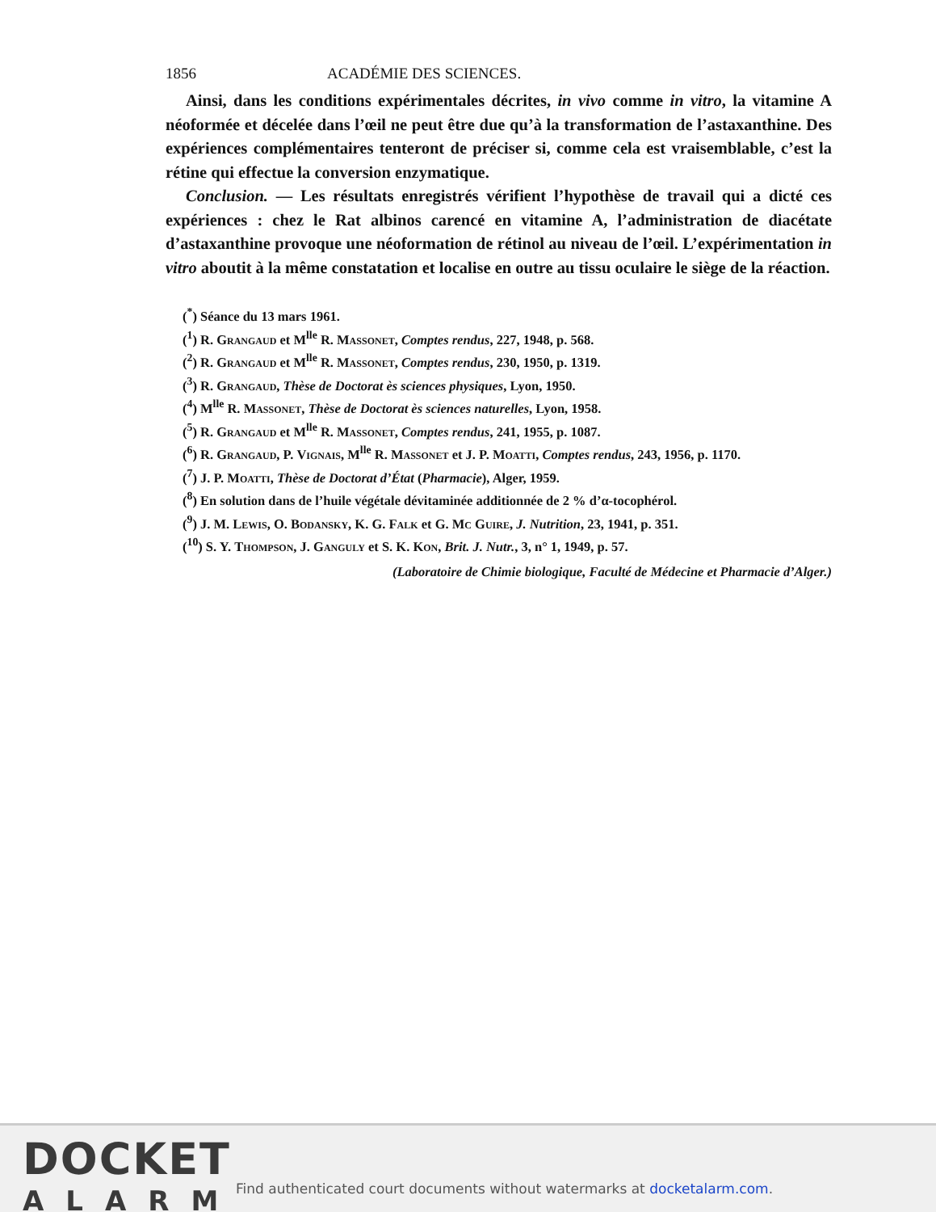1856 ACADÉMIE DES SCIENCES.
Ainsi, dans les conditions expérimentales décrites, in vivo comme in vitro, la vitamine A néoformée et décelée dans l’œil ne peut être due qu’à la transformation de l’astaxanthine. Des expériences complémentaires tenteront de préciser si, comme cela est vraisemblable, c’est la rétine qui effectue la conversion enzymatique.
Conclusion. — Les résultats enregistrés vérifient l’hypothèse de travail qui a dicté ces expériences : chez le Rat albinos carencé en vitamine A, l’administration de diacétate d’astaxanthine provoque une néoformation de rétinol au niveau de l’œil. L’expérimentation in vitro aboutit à la même constatation et localise en outre au tissu oculaire le siège de la réaction.
(<sup>*</sup>) Séance du 13 mars 1961.
(<sup>1</sup>) R. Grangaud et M<sup>lle</sup> R. Massonet, Comptes rendus, 227, 1948, p. 568.
(<sup>2</sup>) R. Grangaud et M<sup>lle</sup> R. Massonet, Comptes rendus, 230, 1950, p. 1319.
(<sup>3</sup>) R. Grangaud, Thèse de Doctorat ès sciences physiques, Lyon, 1950.
(<sup>4</sup>) M<sup>lle</sup> R. Massonet, Thèse de Doctorat ès sciences naturelles, Lyon, 1958.
(<sup>5</sup>) R. Grangaud et M<sup>lle</sup> R. Massonet, Comptes rendus, 241, 1955, p. 1087.
(<sup>6</sup>) R. Grangaud, P. Vignais, M<sup>lle</sup> R. Massonet et J. P. Moatti, Comptes rendus, 243, 1956, p. 1170.
(<sup>7</sup>) J. P. Moatti, Thèse de Doctorat d’État (Pharmacie), Alger, 1959.
(<sup>8</sup>) En solution dans de l’huile végétale dévitaminée additionnée de 2 % d’α-tocophérol.
(<sup>9</sup>) J. M. Lewis, O. Bodansky, K. G. Falk et G. Mc Guire, J. Nutrition, 23, 1941, p. 351.
(<sup>10</sup>) S. Y. Thompson, J. Ganguly et S. K. Kon, Brit. J. Nutr., 3, n° 1, 1949, p. 57.
(Laboratoire de Chimie biologique, Faculté de Médecine et Pharmacie d’Alger.)
DOCKET
ALARM
Find authenticated court documents without watermarks at docketalarm.com.